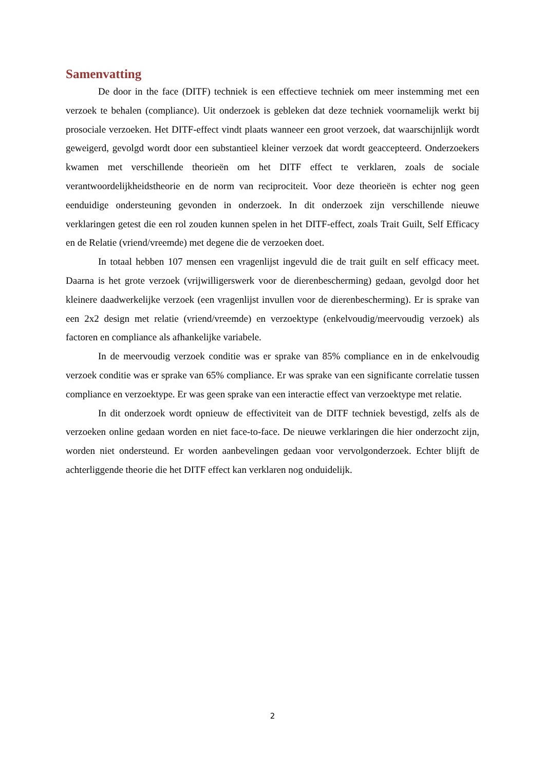Samenvatting
De door in the face (DITF) techniek is een effectieve techniek om meer instemming met een verzoek te behalen (compliance). Uit onderzoek is gebleken dat deze techniek voornamelijk werkt bij prosociale verzoeken. Het DITF-effect vindt plaats wanneer een groot verzoek, dat waarschijnlijk wordt geweigerd, gevolgd wordt door een substantieel kleiner verzoek dat wordt geaccepteerd. Onderzoekers kwamen met verschillende theorieën om het DITF effect te verklaren, zoals de sociale verantwoordelijkheidstheorie en de norm van reciprociteit. Voor deze theorieën is echter nog geen eenduidige ondersteuning gevonden in onderzoek. In dit onderzoek zijn verschillende nieuwe verklaringen getest die een rol zouden kunnen spelen in het DITF-effect, zoals Trait Guilt, Self Efficacy en de Relatie (vriend/vreemde) met degene die de verzoeken doet.
In totaal hebben 107 mensen een vragenlijst ingevuld die de trait guilt en self efficacy meet. Daarna is het grote verzoek (vrijwilligerswerk voor de dierenbescherming) gedaan, gevolgd door het kleinere daadwerkelijke verzoek (een vragenlijst invullen voor de dierenbescherming). Er is sprake van een 2x2 design met relatie (vriend/vreemde) en verzoektype (enkelvoudig/meervoudig verzoek) als factoren en compliance als afhankelijke variabele.
In de meervoudig verzoek conditie was er sprake van 85% compliance en in de enkelvoudig verzoek conditie was er sprake van 65% compliance. Er was sprake van een significante correlatie tussen compliance en verzoektype. Er was geen sprake van een interactie effect van verzoektype met relatie.
In dit onderzoek wordt opnieuw de effectiviteit van de DITF techniek bevestigd, zelfs als de verzoeken online gedaan worden en niet face-to-face. De nieuwe verklaringen die hier onderzocht zijn, worden niet ondersteund. Er worden aanbevelingen gedaan voor vervolgonderzoek. Echter blijft de achterliggende theorie die het DITF effect kan verklaren nog onduidelijk.
2